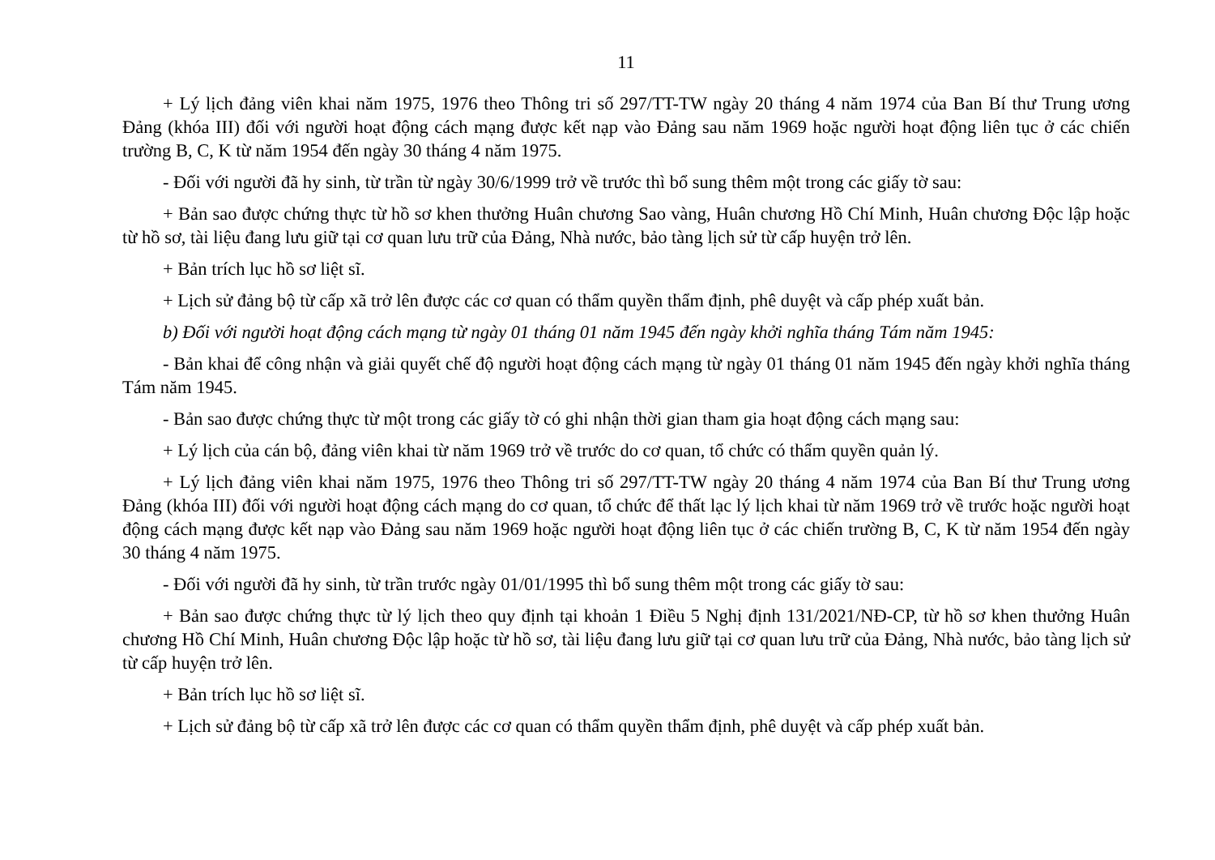11
+ Lý lịch đảng viên khai năm 1975, 1976 theo Thông tri số 297/TT-TW ngày 20 tháng 4 năm 1974 của Ban Bí thư Trung ương Đảng (khóa III) đối với người hoạt động cách mạng được kết nạp vào Đảng sau năm 1969 hoặc người hoạt động liên tục ở các chiến trường B, C, K từ năm 1954 đến ngày 30 tháng 4 năm 1975.
- Đối với người đã hy sinh, từ trần từ ngày 30/6/1999 trở về trước thì bổ sung thêm một trong các giấy tờ sau:
+ Bản sao được chứng thực từ hồ sơ khen thưởng Huân chương Sao vàng, Huân chương Hồ Chí Minh, Huân chương Độc lập hoặc từ hồ sơ, tài liệu đang lưu giữ tại cơ quan lưu trữ của Đảng, Nhà nước, bảo tàng lịch sử từ cấp huyện trở lên.
+ Bản trích lục hồ sơ liệt sĩ.
+ Lịch sử đảng bộ từ cấp xã trở lên được các cơ quan có thẩm quyền thẩm định, phê duyệt và cấp phép xuất bản.
b) Đối với người hoạt động cách mạng từ ngày 01 tháng 01 năm 1945 đến ngày khởi nghĩa tháng Tám năm 1945:
- Bản khai để công nhận và giải quyết chế độ người hoạt động cách mạng từ ngày 01 tháng 01 năm 1945 đến ngày khởi nghĩa tháng Tám năm 1945.
- Bản sao được chứng thực từ một trong các giấy tờ có ghi nhận thời gian tham gia hoạt động cách mạng sau:
+ Lý lịch của cán bộ, đảng viên khai từ năm 1969 trở về trước do cơ quan, tổ chức có thẩm quyền quản lý.
+ Lý lịch đảng viên khai năm 1975, 1976 theo Thông tri số 297/TT-TW ngày 20 tháng 4 năm 1974 của Ban Bí thư Trung ương Đảng (khóa III) đối với người hoạt động cách mạng do cơ quan, tổ chức để thất lạc lý lịch khai từ năm 1969 trở về trước hoặc người hoạt động cách mạng được kết nạp vào Đảng sau năm 1969 hoặc người hoạt động liên tục ở các chiến trường B, C, K từ năm 1954 đến ngày 30 tháng 4 năm 1975.
- Đối với người đã hy sinh, từ trần trước ngày 01/01/1995 thì bổ sung thêm một trong các giấy tờ sau:
+ Bản sao được chứng thực từ lý lịch theo quy định tại khoản 1 Điều 5 Nghị định 131/2021/NĐ-CP, từ hồ sơ khen thưởng Huân chương Hồ Chí Minh, Huân chương Độc lập hoặc từ hồ sơ, tài liệu đang lưu giữ tại cơ quan lưu trữ của Đảng, Nhà nước, bảo tàng lịch sử từ cấp huyện trở lên.
+ Bản trích lục hồ sơ liệt sĩ.
+ Lịch sử đảng bộ từ cấp xã trở lên được các cơ quan có thẩm quyền thẩm định, phê duyệt và cấp phép xuất bản.